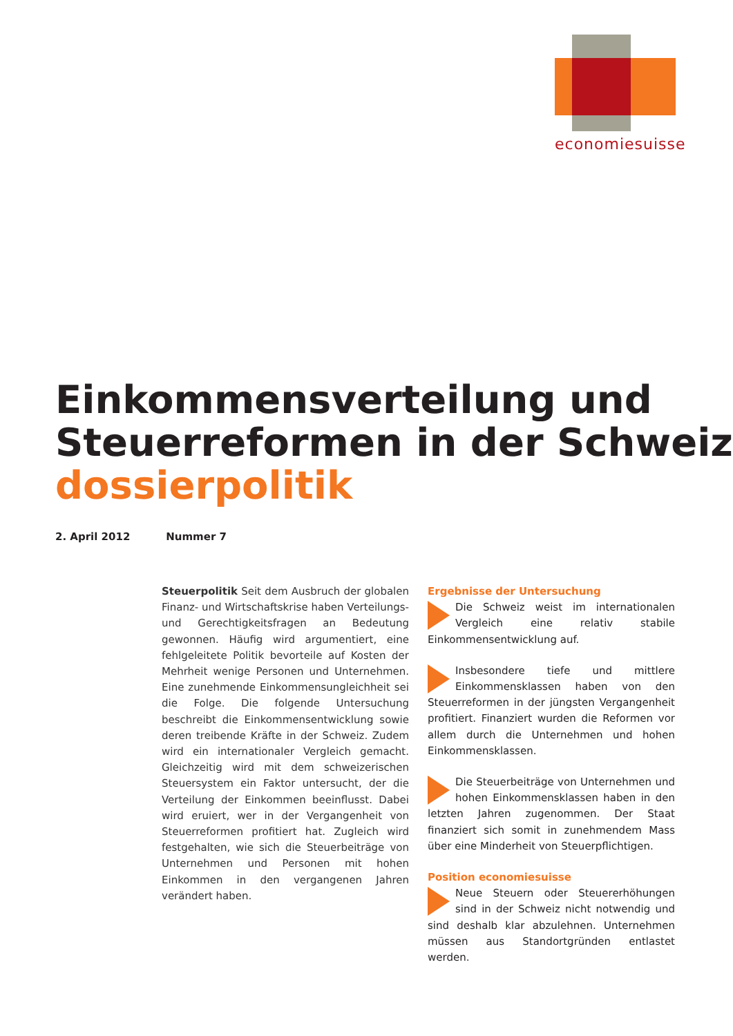economiesuisse
Einkommensverteilung und
Steuerreformen in der Schweiz
dossierpolitik
2. April 2012 Nummer 7
Steuerpolitik Seit dem Ausbruch der globalen Finanz- und Wirtschaftskrise haben Verteilungs- und Gerechtigkeitsfragen an Bedeutung gewonnen. Häufig wird argumentiert, eine fehlgeleitete Politik bevorteile auf Kosten der Mehrheit wenige Personen und Unternehmen. Eine zunehmende Einkommensungleichheit sei die Folge. Die folgende Untersuchung beschreibt die Einkommensentwicklung sowie deren treibende Kräfte in der Schweiz. Zudem wird ein internationaler Vergleich gemacht. Gleichzeitig wird mit dem schweizerischen Steuersystem ein Faktor untersucht, der die Verteilung der Einkommen beeinflusst. Dabei wird eruiert, wer in der Vergangenheit von Steuerreformen profitiert hat. Zugleich wird festgehalten, wie sich die Steuerbeiträge von Unternehmen und Personen mit hohen Einkommen in den vergangenen Jahren verändert haben.
Ergebnisse der Untersuchung
Die Schweiz weist im internationalen Vergleich eine relativ stabile Einkommensentwicklung auf.
Insbesondere tiefe und mittlere Einkommensklassen haben von den Steuerreformen in der jüngsten Vergangenheit profitiert. Finanziert wurden die Reformen vor allem durch die Unternehmen und hohen Einkommensklassen.
Die Steuerbeiträge von Unternehmen und hohen Einkommensklassen haben in den letzten Jahren zugenommen. Der Staat finanziert sich somit in zunehmendem Mass über eine Minderheit von Steuerpflichtigen.
Position economiesuisse
Neue Steuern oder Steuererhöhungen sind in der Schweiz nicht notwendig und sind deshalb klar abzulehnen. Unternehmen müssen aus Standortgründen entlastet werden.